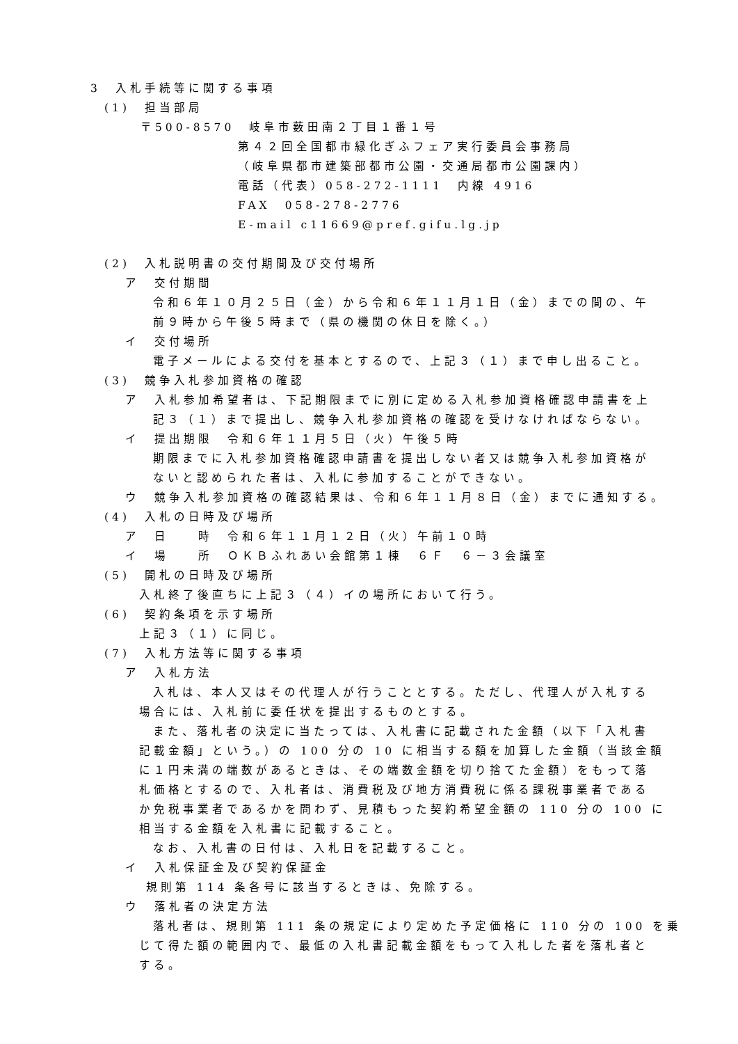3　入札手続等に関する事項
(1)　担当部局
〒500-8570　岐阜市薮田南２丁目１番１号
第４２回全国都市緑化ぎふフェア実行委員会事務局
（岐阜県都市建築部都市公園・交通局都市公園課内）
電話（代表）058-272-1111　内線 4916
FAX　058-278-2776
E-mail c11669@pref.gifu.lg.jp
(2)　入札説明書の交付期間及び交付場所
ア　交付期間
令和６年１０月２５日（金）から令和６年１１月１日（金）までの間の、午
前９時から午後５時まで（県の機関の休日を除く。）
イ　交付場所
電子メールによる交付を基本とするので、上記３（１）まで申し出ること。
(3)　競争入札参加資格の確認
ア　入札参加希望者は、下記期限までに別に定める入札参加資格確認申請書を上
記３（１）まで提出し、競争入札参加資格の確認を受けなければならない。
イ　提出期限　令和６年１１月５日（火）午後５時
期限までに入札参加資格確認申請書を提出しない者又は競争入札参加資格が
ないと認められた者は、入札に参加することができない。
ウ　競争入札参加資格の確認結果は、令和６年１１月８日（金）までに通知する。
(4)　入札の日時及び場所
ア　日　　時　令和６年１１月１２日（火）午前１０時
イ　場　　所　ＯＫＢふれあい会館第１棟　６Ｆ　６－３会議室
(5)　開札の日時及び場所
入札終了後直ちに上記３（４）イの場所において行う。
(6)　契約条項を示す場所
上記３（１）に同じ。
(7)　入札方法等に関する事項
ア　入札方法
入札は、本人又はその代理人が行うこととする。ただし、代理人が入札する
場合には、入札前に委任状を提出するものとする。
また、落札者の決定に当たっては、入札書に記載された金額（以下「入札書
記載金額」という。）の 100 分の 10 に相当する額を加算した金額（当該金額
に１円未満の端数があるときは、その端数金額を切り捨てた金額）をもって落
札価格とするので、入札者は、消費税及び地方消費税に係る課税事業者である
か免税事業者であるかを問わず、見積もった契約希望金額の 110 分の 100 に
相当する金額を入札書に記載すること。
なお、入札書の日付は、入札日を記載すること。
イ　入札保証金及び契約保証金
規則第 114 条各号に該当するときは、免除する。
ウ　落札者の決定方法
落札者は、規則第 111 条の規定により定めた予定価格に 110 分の 100 を乗
じて得た額の範囲内で、最低の入札書記載金額をもって入札した者を落札者と
する。